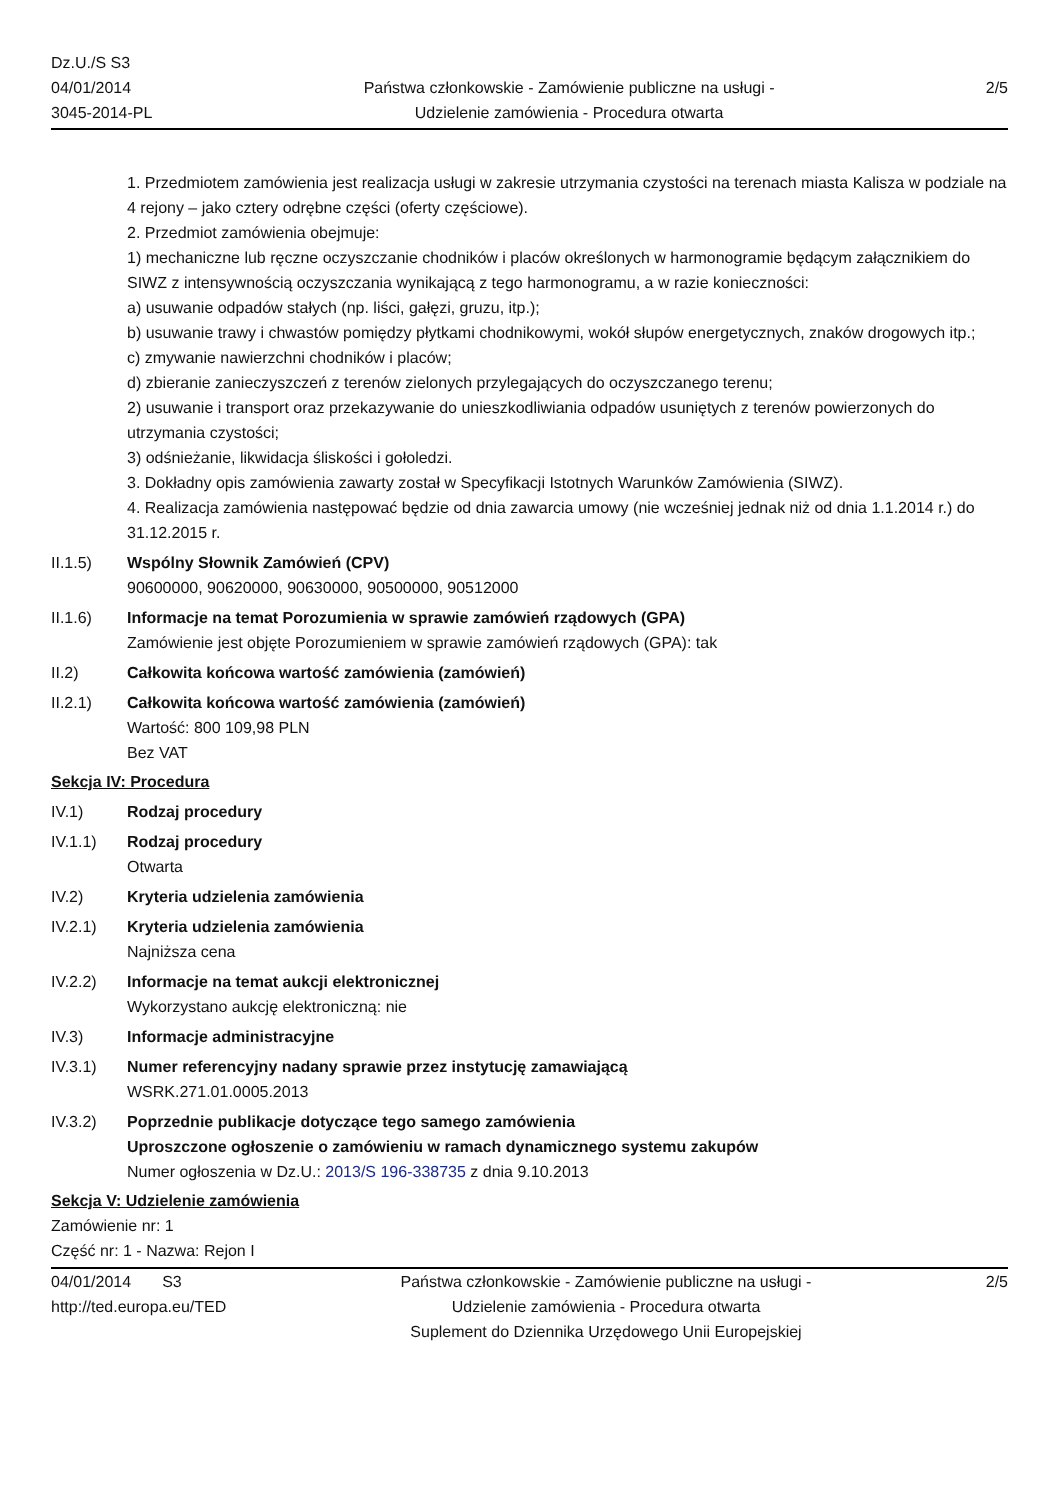Dz.U./S S3
04/01/2014
3045-2014-PL
Państwa członkowskie - Zamówienie publiczne na usługi - Udzielenie zamówienia - Procedura otwarta
2/5
1. Przedmiotem zamówienia jest realizacja usługi w zakresie utrzymania czystości na terenach miasta Kalisza w podziale na 4 rejony – jako cztery odrębne części (oferty częściowe).
2. Przedmiot zamówienia obejmuje:
1) mechaniczne lub ręczne oczyszczanie chodników i placów określonych w harmonogramie będącym załącznikiem do SIWZ z intensywnością oczyszczania wynikającą z tego harmonogramu, a w razie konieczności:
a) usuwanie odpadów stałych (np. liści, gałęzi, gruzu, itp.);
b) usuwanie trawy i chwastów pomiędzy płytkami chodnikowymi, wokół słupów energetycznych, znaków drogowych itp.;
c) zmywanie nawierzchni chodników i placów;
d) zbieranie zanieczyszczeń z terenów zielonych przylegających do oczyszczanego terenu;
2) usuwanie i transport oraz przekazywanie do unieszkodliwiania odpadów usuniętych z terenów powierzonych do utrzymania czystości;
3) odśnieżanie, likwidacja śliskości i gołoledzi.
3. Dokładny opis zamówienia zawarty został w Specyfikacji Istotnych Warunków Zamówienia (SIWZ).
4. Realizacja zamówienia następować będzie od dnia zawarcia umowy (nie wcześniej jednak niż od dnia 1.1.2014 r.) do 31.12.2015 r.
II.1.5) Wspólny Słownik Zamówień (CPV)
90600000, 90620000, 90630000, 90500000, 90512000
II.1.6) Informacje na temat Porozumienia w sprawie zamówień rządowych (GPA)
Zamówienie jest objęte Porozumieniem w sprawie zamówień rządowych (GPA): tak
II.2) Całkowita końcowa wartość zamówienia (zamówień)
II.2.1) Całkowita końcowa wartość zamówienia (zamówień)
Wartość: 800 109,98 PLN
Bez VAT
Sekcja IV: Procedura
IV.1) Rodzaj procedury
IV.1.1) Rodzaj procedury
Otwarta
IV.2) Kryteria udzielenia zamówienia
IV.2.1) Kryteria udzielenia zamówienia
Najniższa cena
IV.2.2) Informacje na temat aukcji elektronicznej
Wykorzystano aukcję elektroniczną: nie
IV.3) Informacje administracyjne
IV.3.1) Numer referencyjny nadany sprawie przez instytucję zamawiającą
WSRK.271.01.0005.2013
IV.3.2) Poprzednie publikacje dotyczące tego samego zamówienia
Uproszczone ogłoszenie o zamówieniu w ramach dynamicznego systemu zakupów
Numer ogłoszenia w Dz.U.: 2013/S 196-338735 z dnia 9.10.2013
Sekcja V: Udzielenie zamówienia
Zamówienie nr: 1
Część nr: 1 - Nazwa: Rejon I
04/01/2014 S3
http://ted.europa.eu/TED
Państwa członkowskie - Zamówienie publiczne na usługi - Udzielenie zamówienia - Procedura otwarta
Suplement do Dziennika Urzędowego Unii Europejskiej
2/5